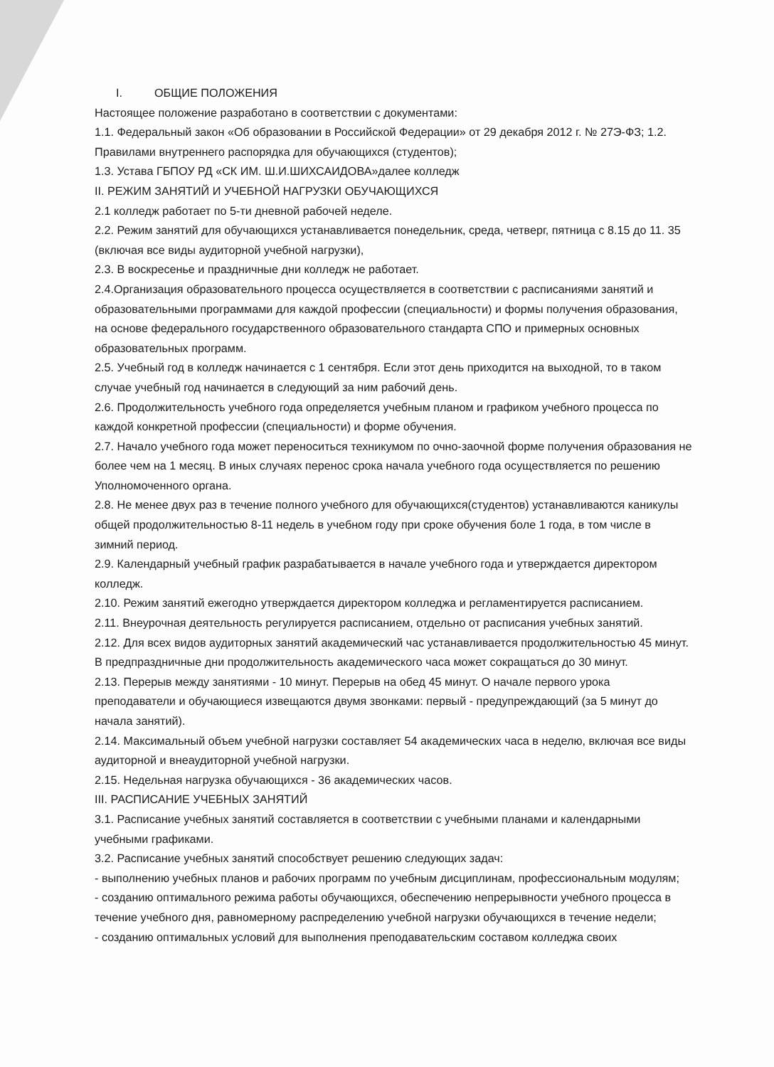I. ОБЩИЕ ПОЛОЖЕНИЯ
Настоящее положение разработано в соответствии с документами:
1.1. Федеральный закон «Об образовании в Российской Федерации» от 29 декабря 2012 г. № 27Э-ФЗ; 1.2. Правилами внутреннего распорядка для обучающихся (студентов);
1.3. Устава ГБПОУ РД «СК ИМ. Ш.И.ШИХСАИДОВА»далее колледж
II. РЕЖИМ ЗАНЯТИЙ И УЧЕБНОЙ НАГРУЗКИ ОБУЧАЮЩИХСЯ
2.1 колледж работает по 5-ти дневной рабочей неделе.
2.2. Режим занятий для обучающихся устанавливается понедельник, среда, четверг, пятница с 8.15 до 11. 35 (включая все виды аудиторной учебной нагрузки),
2.3. В воскресенье и праздничные дни колледж не работает.
2.4.Организация образовательного процесса осуществляется в соответствии с расписаниями занятий и образовательными программами для каждой профессии (специальности) и формы получения образования, на основе федерального государственного образовательного стандарта СПО и примерных основных образовательных программ.
2.5. Учебный год в колледж начинается с 1 сентября. Если этот день приходится на выходной, то в таком случае учебный год начинается в следующий за ним рабочий день.
2.6. Продолжительность учебного года определяется учебным планом и графиком учебного процесса по каждой конкретной профессии (специальности) и форме обучения.
2.7. Начало учебного года может переноситься техникумом по очно-заочной форме получения образования не более чем на 1 месяц. В иных случаях перенос срока начала учебного года осуществляется по решению Уполномоченного органа.
2.8. Не менее двух раз в течение полного учебного для обучающихся(студентов) устанавливаются каникулы общей продолжительностью 8-11 недель в учебном году при сроке обучения боле 1 года, в том числе в зимний период.
2.9. Календарный учебный график разрабатывается в начале учебного года и утверждается директором колледж.
2.10. Режим занятий ежегодно утверждается директором колледжа и регламентируется расписанием.
2.11. Внеурочная деятельность регулируется расписанием, отдельно от расписания учебных занятий.
2.12. Для всех видов аудиторных занятий академический час устанавливается продолжительностью 45 минут. В предпраздничные дни продолжительность академического часа может сокращаться до 30 минут.
2.13. Перерыв между занятиями - 10 минут. Перерыв на обед 45 минут. О начале первого урока преподаватели и обучающиеся извещаются двумя звонками: первый - предупреждающий (за 5 минут до начала занятий).
2.14. Максимальный объем учебной нагрузки составляет 54 академических часа в неделю, включая все виды аудиторной и внеаудиторной учебной нагрузки.
2.15. Недельная нагрузка обучающихся - 36 академических часов.
III. РАСПИСАНИЕ УЧЕБНЫХ ЗАНЯТИЙ
3.1. Расписание учебных занятий составляется в соответствии с учебными планами и календарными учебными графиками.
3.2. Расписание учебных занятий способствует решению следующих задач:
- выполнению учебных планов и рабочих программ по учебным дисциплинам, профессиональным модулям;
- созданию оптимального режима работы обучающихся, обеспечению непрерывности учебного процесса в течение учебного дня, равномерному распределению учебной нагрузки обучающихся в течение недели;
- созданию оптимальных условий для выполнения преподавательским составом колледжа своих